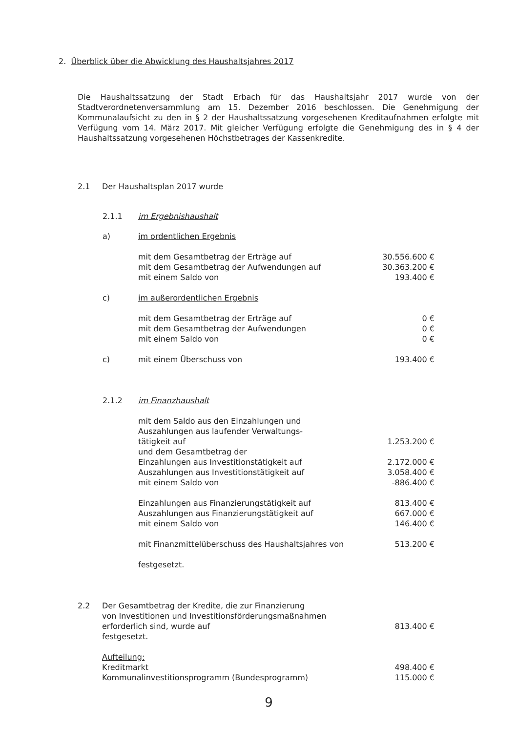2. Überblick über die Abwicklung des Haushaltsjahres 2017
Die Haushaltssatzung der Stadt Erbach für das Haushaltsjahr 2017 wurde von der Stadtverordnetenversammlung am 15. Dezember 2016 beschlossen. Die Genehmigung der Kommunalaufsicht zu den in § 2 der Haushaltssatzung vorgesehenen Kreditaufnahmen erfolgte mit Verfügung vom 14. März 2017. Mit gleicher Verfügung erfolgte die Genehmigung des in § 4 der Haushaltssatzung vorgesehenen Höchstbetrages der Kassenkredite.
2.1 Der Haushaltsplan 2017 wurde
| 2.1.1 | im Ergebnishaushalt | |
| a) | im ordentlichen Ergebnis | |
| | mit dem Gesamtbetrag der Erträge auf | 30.556.600 € |
| | mit dem Gesamtbetrag der Aufwendungen auf | 30.363.200 € |
| | mit einem Saldo von | 193.400 € |
| c) | im außerordentlichen Ergebnis | |
| | mit dem Gesamtbetrag der Erträge auf | 0 € |
| | mit dem Gesamtbetrag der Aufwendungen | 0 € |
| | mit einem Saldo von | 0 € |
| c) | mit einem Überschuss von | 193.400 € |
| 2.1.2 | im Finanzhaushalt | |
| | mit dem Saldo aus den Einzahlungen und Auszahlungen aus laufender Verwaltungs- tätigkeit auf | 1.253.200 € |
| | und dem Gesamtbetrag der | |
| | Einzahlungen aus Investitionstätigkeit auf | 2.172.000 € |
| | Auszahlungen aus Investitionstätigkeit auf | 3.058.400 € |
| | mit einem Saldo von | -886.400 € |
| | Einzahlungen aus Finanzierungstätigkeit auf | 813.400 € |
| | Auszahlungen aus Finanzierungstätigkeit auf | 667.000 € |
| | mit einem Saldo von | 146.400 € |
| | mit Finanzmittelüberschuss des Haushaltsjahres von | 513.200 € |
| | festgesetzt. | |
| 2.2 | Der Gesamtbetrag der Kredite, die zur Finanzierung von Investitionen und Investitionsförderungsmaßnahmen erforderlich sind, wurde auf festgesetzt. | 813.400 € |
| | Aufteilung: Kreditmarkt Kommunalinvestitionsprogramm (Bundesprogramm) | 498.400 € 115.000 € |
9